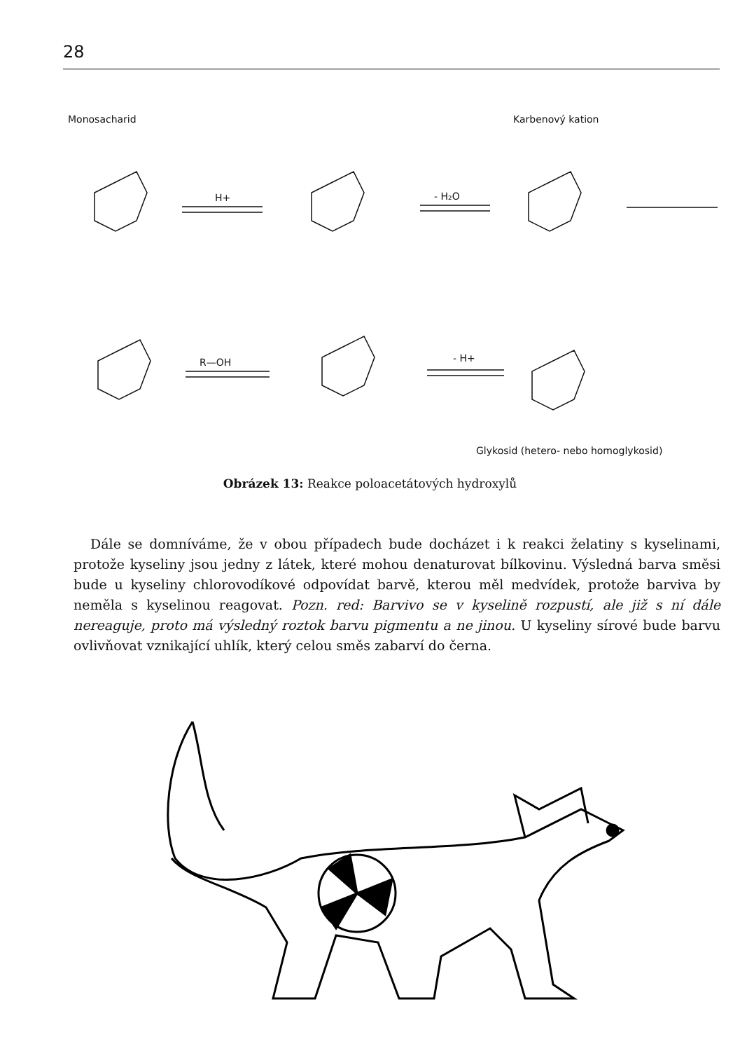28
Monosacharid
Karbenový kation
H+
- H₂O
R—OH
- H+
Glykosid (hetero- nebo homoglykosid)
Obrázek 13: Reakce poloacetátových hydroxylů
Dále se domníváme, že v obou případech bude docházet i k reakci želatiny s kyselinami, protože kyseliny jsou jedny z látek, které mohou denaturovat bílkovinu. Výsledná barva směsi bude u kyseliny chlorovodíkové odpovídat barvě, kterou měl medvídek, protože barviva by neměla s kyselinou reagovat. Pozn. red: Barvivo se v kyselině rozpustí, ale již s ní dále nereaguje, proto má výsledný roztok barvu pigmentu a ne jinou. U kyseliny sírové bude barvu ovlivňovat vznikající uhlík, který celou směs zabarví do černa.